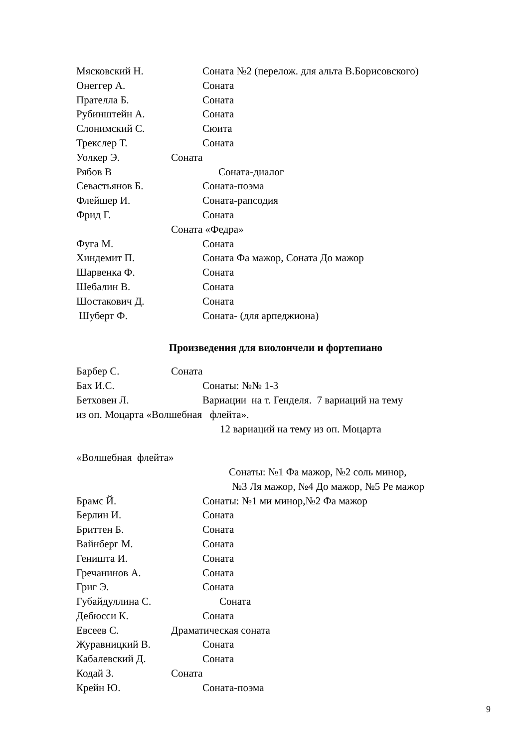Мясковский Н. Соната №2 (перелож. для альта В.Борисовского)
Онеггер А. Соната
Прателла Б. Соната
Рубинштейн А. Соната
Слонимский С. Сюита
Трекслер Т. Соната
Уолкер Э. Соната
Рябов В Соната-диалог
Севастьянов Б. Соната-поэма
Флейшер И. Соната-рапсодия
Фрид Г. Соната
Соната «Федра»
Фуга М. Соната
Хиндемит П. Соната Фа мажор, Соната До мажор
Шарвенка Ф. Соната
Шебалин В. Соната
Шостакович Д. Соната
Шуберт Ф. Соната- (для арпеджиона)
Произведения для виолончели и фортепиано
Барбер С. Соната
Бах И.С. Сонаты: №№ 1-3
Бетховен Л. Вариации на т. Генделя. 7 вариаций на тему
из оп. Моцарта «Волшебная флейта».
12 вариаций на тему из оп. Моцарта
«Волшебная флейта»
Сонаты: №1 Фа мажор, №2 соль минор,
№3 Ля мажор, №4 До мажор, №5 Ре мажор
Брамс Й. Сонаты: №1 ми минор,№2 Фа мажор
Берлин И. Соната
Бриттен Б. Соната
Вайнберг М. Соната
Геништа И. Соната
Гречанинов А. Соната
Григ Э. Соната
Губайдуллина С. Соната
Дебюсси К. Соната
Евсеев С. Драматическая соната
Журавницкий В. Соната
Кабалевский Д. Соната
Кодай З. Соната
Крейн Ю. Соната-поэма
9